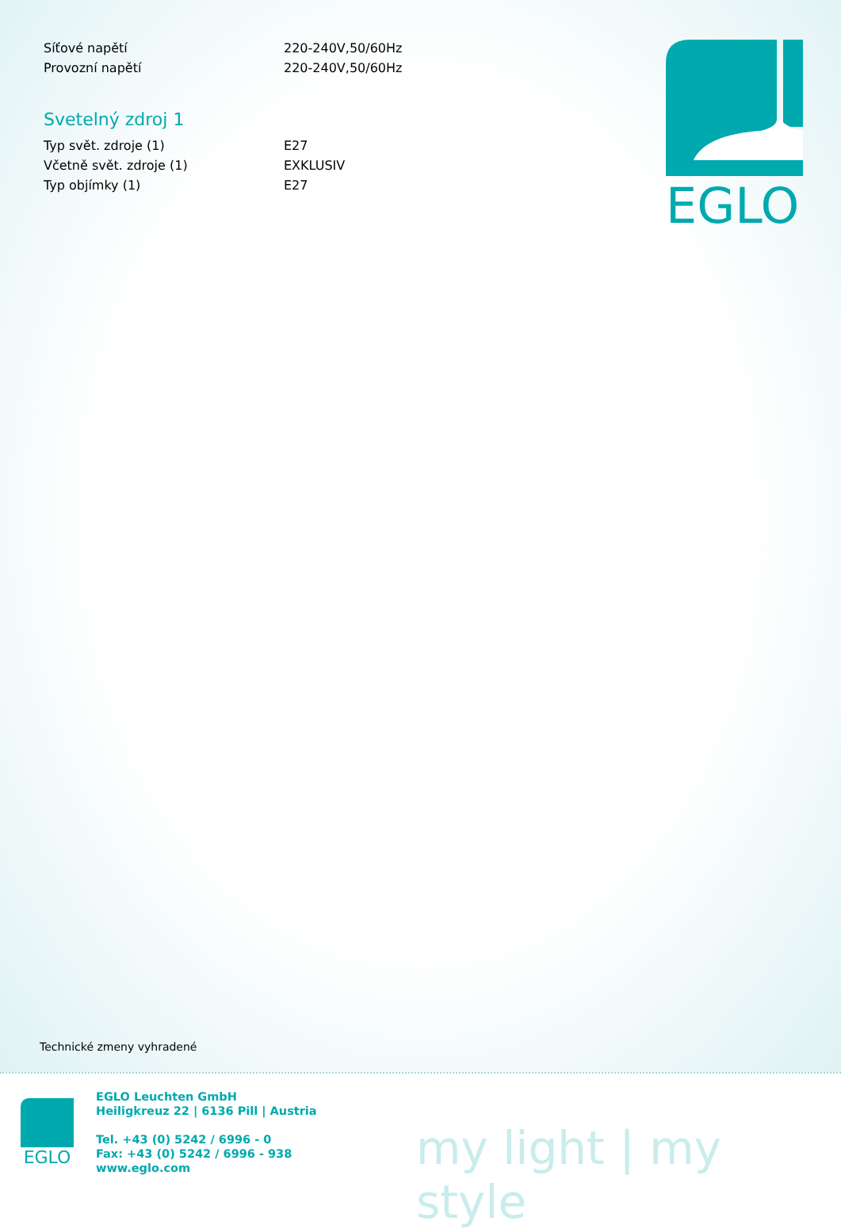| Síťové napětí | 220-240V,50/60Hz |
| Provozní napětí | 220-240V,50/60Hz |
Svetelný zdroj 1
| Typ svět. zdroje (1) | E27 |
| Včetně svět. zdroje (1) | EXKLUSIV |
| Typ objímky (1) | E27 |
EGLO
Technické zmeny vyhradené
EGLO
EGLO Leuchten GmbH
Heiligkreuz 22 | 6136 Pill | Austria
Tel. +43 (0) 5242 / 6996 - 0
Fax: +43 (0) 5242 / 6996 - 938
www.eglo.com
my light | my style